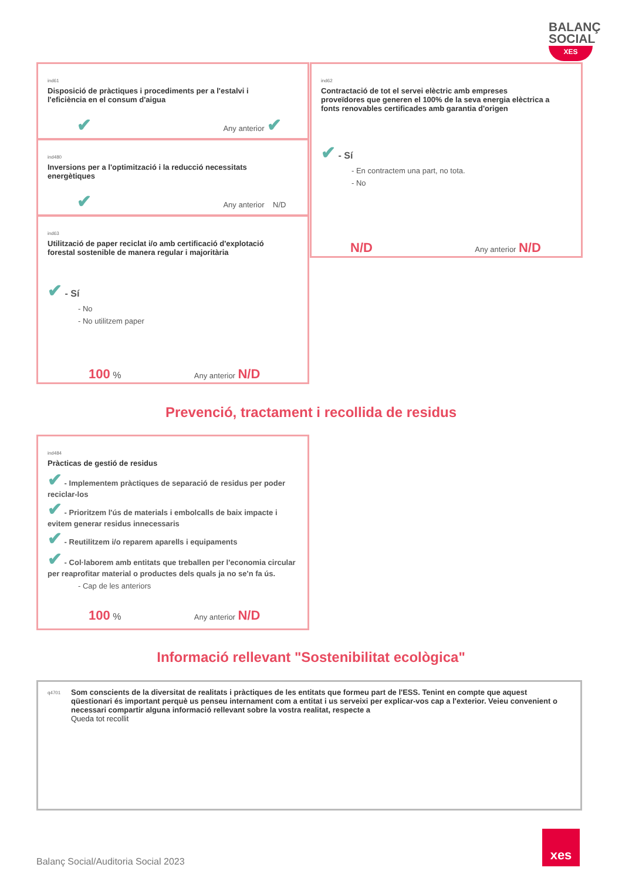BALANÇ
SOCIAL
XES
ind61 Disposició de pràctiques i procediments per a l'estalvi i l'eficiència en el consum d'aigua
✔ Any anterior ✔
ind480 Inversions per a l'optimització i la reducció necessitats energètiques
✔ Any anterior N/D
ind63 Utilització de paper reciclat i/o amb certificació d'explotació forestal sostenible de manera regular i majoritària
✔ - Sí
- No
- No utilitzem paper
100 % Any anterior N/D
ind62 Contractació de tot el servei elèctric amb empreses proveïdores que generen el 100% de la seva energia elèctrica a fonts renovables certificades amb garantia d'origen
✔ - Sí
- En contractem una part, no tota.
- No
N/D Any anterior N/D
Prevenció, tractament i recollida de residus
ind484 Pràcticas de gestió de residus
✔ - Implementem pràctiques de separació de residus per poder reciclar-los
✔ - Prioritzem l'ús de materials i embolcalls de baix impacte i evitem generar residus innecessaris
✔ - Reutilitzem i/o reparem aparells i equipaments
✔ - Col·laborem amb entitats que treballen per l'economia circular per reaprofitar material o productes dels quals ja no se'n fa ús.
- Cap de les anteriors
100 % Any anterior N/D
Informació rellevant "Sostenibilitat ecològica"
q4701 Som conscients de la diversitat de realitats i pràctiques de les entitats que formeu part de l'ESS. Tenint en compte que aquest qüestionari és important perquè us penseu internament com a entitat i us serveixi per explicar-vos cap a l'exterior. Veieu convenient o necessari compartir alguna informació rellevant sobre la vostra realitat, respecte a
Queda tot recollit
Balanç Social/Auditoria Social 2023
xes